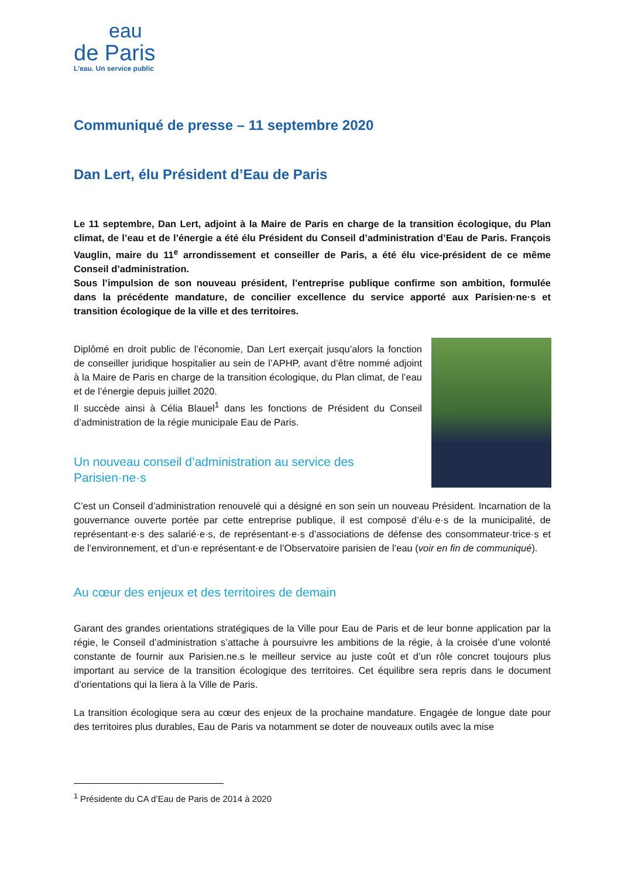eau
de Paris
L'eau. Un service public
Communiqué de presse – 11 septembre 2020
Dan Lert, élu Président d’Eau de Paris
Le 11 septembre, Dan Lert, adjoint à la Maire de Paris en charge de la transition écologique, du Plan climat, de l’eau et de l’énergie a été élu Président du Conseil d’administration d’Eau de Paris. François Vauglin, maire du 11<sup>e</sup> arrondissement et conseiller de Paris, a été élu vice-président de ce même Conseil d’administration.
Sous l’impulsion de son nouveau président, l’entreprise publique confirme son ambition, formulée dans la précédente mandature, de concilier excellence du service apporté aux Parisien·ne·s et transition écologique de la ville et des territoires.
Diplômé en droit public de l’économie, Dan Lert exerçait jusqu’alors la fonction de conseiller juridique hospitalier au sein de l’APHP, avant d’être nommé adjoint à la Maire de Paris en charge de la transition écologique, du Plan climat, de l’eau et de l’énergie depuis juillet 2020.
Il succède ainsi à Célia Blauel<sup>1</sup> dans les fonctions de Président du Conseil d’administration de la régie municipale Eau de Paris.
Un nouveau conseil d’administration au service des Parisien·ne·s
C’est un Conseil d’administration renouvelé qui a désigné en son sein un nouveau Président. Incarnation de la gouvernance ouverte portée par cette entreprise publique, il est composé d’élu·e·s de la municipalité, de représentant·e·s des salarié·e·s, de représentant·e·s d’associations de défense des consommateur·trice·s et de l’environnement, et d’un·e représentant·e de l’Observatoire parisien de l’eau (voir en fin de communiqué).
Au cœur des enjeux et des territoires de demain
Garant des grandes orientations stratégiques de la Ville pour Eau de Paris et de leur bonne application par la régie, le Conseil d’administration s’attache à poursuivre les ambitions de la régie, à la croisée d’une volonté constante de fournir aux Parisien.ne.s le meilleur service au juste coût et d’un rôle concret toujours plus important au service de la transition écologique des territoires. Cet équilibre sera repris dans le document d’orientations qui la liera à la Ville de Paris.
La transition écologique sera au cœur des enjeux de la prochaine mandature. Engagée de longue date pour des territoires plus durables, Eau de Paris va notamment se doter de nouveaux outils avec la mise
<sup>1</sup> Présidente du CA d’Eau de Paris de 2014 à 2020